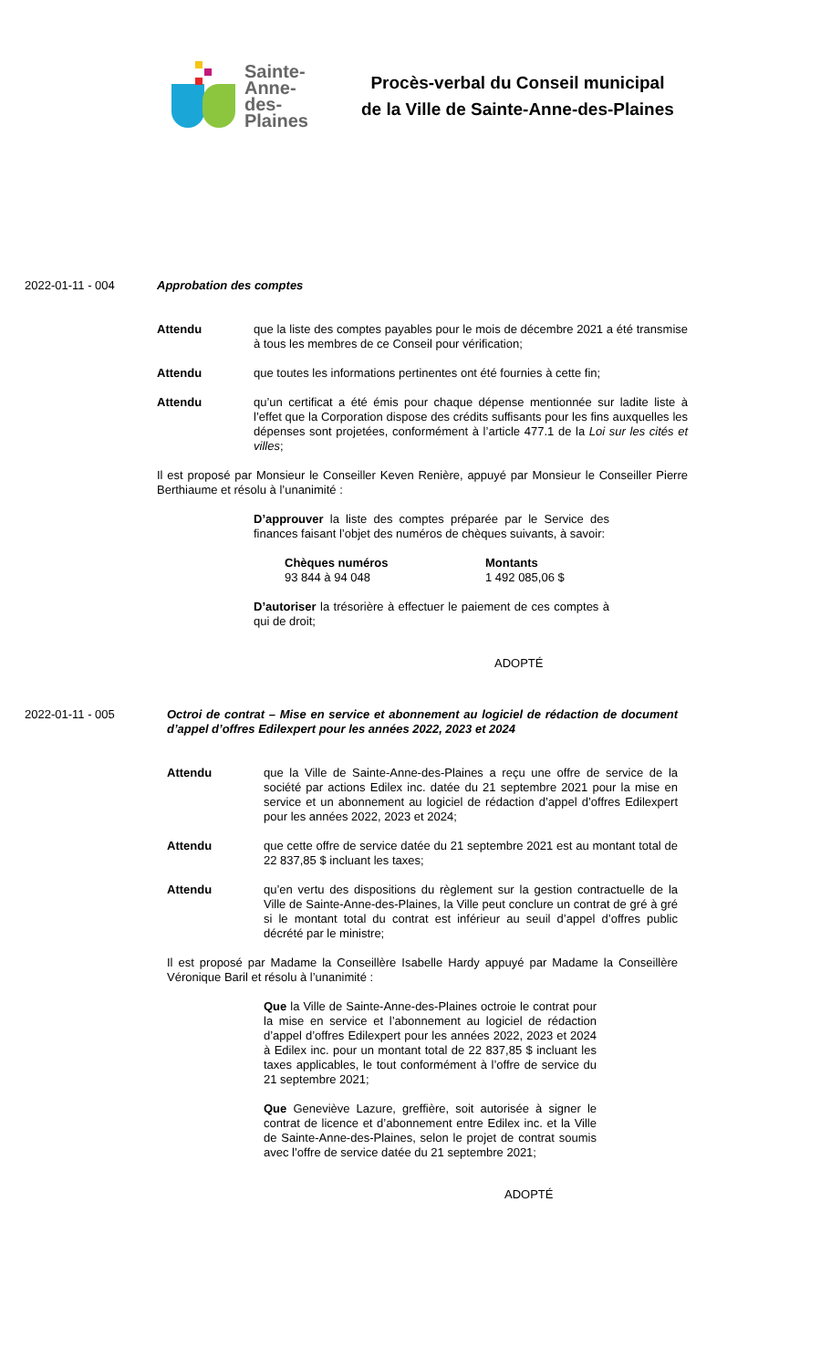Sainte-
Anne-
des-
Plaines
Procès-verbal du Conseil municipal
de la Ville de Sainte-Anne-des-Plaines
2022-01-11 - 004 Approbation des comptes
Attendu que la liste des comptes payables pour le mois de décembre 2021 a été transmise à tous les membres de ce Conseil pour vérification;
Attendu que toutes les informations pertinentes ont été fournies à cette fin;
Attendu qu’un certificat a été émis pour chaque dépense mentionnée sur ladite liste à l’effet que la Corporation dispose des crédits suffisants pour les fins auxquelles les dépenses sont projetées, conformément à l’article 477.1 de la Loi sur les cités et villes;
Il est proposé par Monsieur le Conseiller Keven Renière, appuyé par Monsieur le Conseiller Pierre Berthiaume et résolu à l’unanimité :
D’approuver la liste des comptes préparée par le Service des finances faisant l’objet des numéros de chèques suivants, à savoir:
| Chèques numéros | Montants |
| --- | --- |
| 93 844 à 94 048 | 1 492 085,06 $ |
D’autoriser la trésorière à effectuer le paiement de ces comptes à qui de droit;
ADOPTÉ
2022-01-11 - 005 Octroi de contrat – Mise en service et abonnement au logiciel de rédaction de document d’appel d’offres Edilexpert pour les années 2022, 2023 et 2024
Attendu que la Ville de Sainte-Anne-des-Plaines a reçu une offre de service de la société par actions Edilex inc. datée du 21 septembre 2021 pour la mise en service et un abonnement au logiciel de rédaction d’appel d’offres Edilexpert pour les années 2022, 2023 et 2024;
Attendu que cette offre de service datée du 21 septembre 2021 est au montant total de 22 837,85 $ incluant les taxes;
Attendu qu’en vertu des dispositions du règlement sur la gestion contractuelle de la Ville de Sainte-Anne-des-Plaines, la Ville peut conclure un contrat de gré à gré si le montant total du contrat est inférieur au seuil d’appel d’offres public décrété par le ministre;
Il est proposé par Madame la Conseillère Isabelle Hardy appuyé par Madame la Conseillère Véronique Baril et résolu à l’unanimité :
Que la Ville de Sainte-Anne-des-Plaines octroie le contrat pour la mise en service et l’abonnement au logiciel de rédaction d’appel d’offres Edilexpert pour les années 2022, 2023 et 2024 à Edilex inc. pour un montant total de 22 837,85 $ incluant les taxes applicables, le tout conformément à l’offre de service du 21 septembre 2021;
Que Geneviève Lazure, greffière, soit autorisée à signer le contrat de licence et d’abonnement entre Edilex inc. et la Ville de Sainte-Anne-des-Plaines, selon le projet de contrat soumis avec l’offre de service datée du 21 septembre 2021;
ADOPTÉ